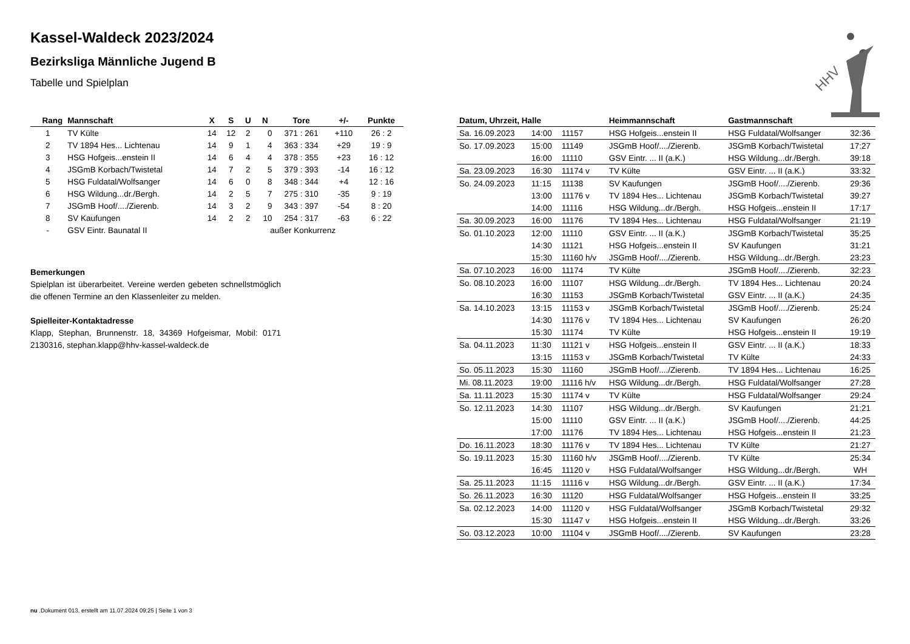Kassel-Waldeck 2023/2024
Bezirksliga Männliche Jugend B
Tabelle und Spielplan
| Rang | Mannschaft | X | S | U | N | Tore | +/- | Punkte |
| --- | --- | --- | --- | --- | --- | --- | --- | --- |
| 1 | TV Külte | 14 | 12 | 2 | 0 | 371 : 261 | +110 | 26 : 2 |
| 2 | TV 1894 Hes... Lichtenau | 14 | 9 | 1 | 4 | 363 : 334 | +29 | 19 : 9 |
| 3 | HSG Hofgeis...enstein II | 14 | 6 | 4 | 4 | 378 : 355 | +23 | 16 : 12 |
| 4 | JSGmB Korbach/Twistetal | 14 | 7 | 2 | 5 | 379 : 393 | -14 | 16 : 12 |
| 5 | HSG Fuldatal/Wolfsanger | 14 | 6 | 0 | 8 | 348 : 344 | +4 | 12 : 16 |
| 6 | HSG Wildung...dr./Bergh. | 14 | 2 | 5 | 7 | 275 : 310 | -35 | 9 : 19 |
| 7 | JSGmB Hoof/..../Zierenb. | 14 | 3 | 2 | 9 | 343 : 397 | -54 | 8 : 20 |
| 8 | SV Kaufungen | 14 | 2 | 2 | 10 | 254 : 317 | -63 | 6 : 22 |
| - | GSV Eintr. Baunatal II | außer Konkurrenz | | | | | | |
Bemerkungen
Spielplan ist überarbeitet. Vereine werden gebeten schnellstmöglich die offenen Termine an den Klassenleiter zu melden.
Spielleiter-Kontaktadresse
Klapp, Stephan, Brunnenstr. 18, 34369 Hofgeismar, Mobil: 0171 2130316, stephan.klapp@hhv-kassel-waldeck.de
| Datum, Uhrzeit, Halle | | | Heimmannschaft | Gastmannschaft | |
| --- | --- | --- | --- | --- | --- |
| Sa. 16.09.2023 | 14:00 | 11157 | HSG Hofgeis...enstein II | HSG Fuldatal/Wolfsanger | 32:36 |
| So. 17.09.2023 | 15:00 | 11149 | JSGmB Hoof/..../Zierenb. | JSGmB Korbach/Twistetal | 17:27 |
| | 16:00 | 11110 | GSV Eintr. ... II (a.K.) | HSG Wildung...dr./Bergh. | 39:18 |
| Sa. 23.09.2023 | 16:30 | 11174 v | TV Külte | GSV Eintr. ... II (a.K.) | 33:32 |
| So. 24.09.2023 | 11:15 | 11138 | SV Kaufungen | JSGmB Hoof/..../Zierenb. | 29:36 |
| | 13:00 | 11176 v | TV 1894 Hes... Lichtenau | JSGmB Korbach/Twistetal | 39:27 |
| | 14:00 | 11116 | HSG Wildung...dr./Bergh. | HSG Hofgeis...enstein II | 17:17 |
| Sa. 30.09.2023 | 16:00 | 11176 | TV 1894 Hes... Lichtenau | HSG Fuldatal/Wolfsanger | 21:19 |
| So. 01.10.2023 | 12:00 | 11110 | GSV Eintr. ... II (a.K.) | JSGmB Korbach/Twistetal | 35:25 |
| | 14:30 | 11121 | HSG Hofgeis...enstein II | SV Kaufungen | 31:21 |
| | 15:30 | 11160 h/v | JSGmB Hoof/..../Zierenb. | HSG Wildung...dr./Bergh. | 23:23 |
| Sa. 07.10.2023 | 16:00 | 11174 | TV Külte | JSGmB Hoof/..../Zierenb. | 32:23 |
| So. 08.10.2023 | 16:00 | 11107 | HSG Wildung...dr./Bergh. | TV 1894 Hes... Lichtenau | 20:24 |
| | 16:30 | 11153 | JSGmB Korbach/Twistetal | GSV Eintr. ... II (a.K.) | 24:35 |
| Sa. 14.10.2023 | 13:15 | 11153 v | JSGmB Korbach/Twistetal | JSGmB Hoof/..../Zierenb. | 25:24 |
| | 14:30 | 11176 v | TV 1894 Hes... Lichtenau | SV Kaufungen | 26:20 |
| | 15:30 | 11174 | TV Külte | HSG Hofgeis...enstein II | 19:19 |
| Sa. 04.11.2023 | 11:30 | 11121 v | HSG Hofgeis...enstein II | GSV Eintr. ... II (a.K.) | 18:33 |
| | 13:15 | 11153 v | JSGmB Korbach/Twistetal | TV Külte | 24:33 |
| So. 05.11.2023 | 15:30 | 11160 | JSGmB Hoof/..../Zierenb. | TV 1894 Hes... Lichtenau | 16:25 |
| Mi. 08.11.2023 | 19:00 | 11116 h/v | HSG Wildung...dr./Bergh. | HSG Fuldatal/Wolfsanger | 27:28 |
| Sa. 11.11.2023 | 15:30 | 11174 v | TV Külte | HSG Fuldatal/Wolfsanger | 29:24 |
| So. 12.11.2023 | 14:30 | 11107 | HSG Wildung...dr./Bergh. | SV Kaufungen | 21:21 |
| | 15:00 | 11110 | GSV Eintr. ... II (a.K.) | JSGmB Hoof/..../Zierenb. | 44:25 |
| | 17:00 | 11176 | TV 1894 Hes... Lichtenau | HSG Hofgeis...enstein II | 21:23 |
| Do. 16.11.2023 | 18:30 | 11176 v | TV 1894 Hes... Lichtenau | TV Külte | 21:27 |
| So. 19.11.2023 | 15:30 | 11160 h/v | JSGmB Hoof/..../Zierenb. | TV Külte | 25:34 |
| | 16:45 | 11120 v | HSG Fuldatal/Wolfsanger | HSG Wildung...dr./Bergh. | WH |
| Sa. 25.11.2023 | 11:15 | 11116 v | HSG Wildung...dr./Bergh. | GSV Eintr. ... II (a.K.) | 17:34 |
| So. 26.11.2023 | 16:30 | 11120 | HSG Fuldatal/Wolfsanger | HSG Hofgeis...enstein II | 33:25 |
| Sa. 02.12.2023 | 14:00 | 11120 v | HSG Fuldatal/Wolfsanger | JSGmB Korbach/Twistetal | 29:32 |
| | 15:30 | 11147 v | HSG Hofgeis...enstein II | HSG Wildung...dr./Bergh. | 33:26 |
| So. 03.12.2023 | 10:00 | 11104 v | JSGmB Hoof/..../Zierenb. | SV Kaufungen | 23:28 |
HHV
nu .Dokument 013, erstellt am 11.07.2024 09:25 | Seite 1 von 3